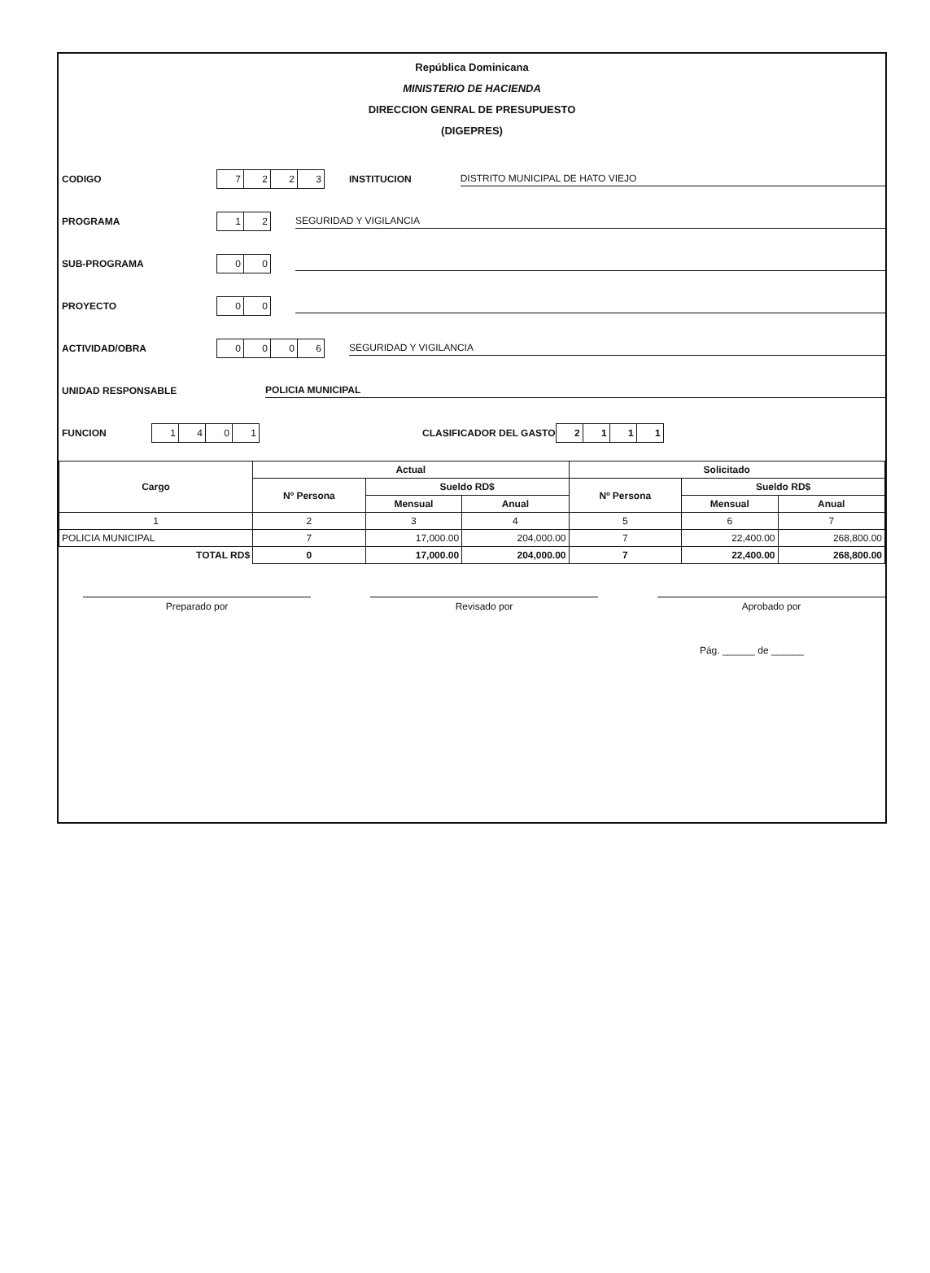República Dominicana
MINISTERIO DE HACIENDA
DIRECCION GENRAL DE PRESUPUESTO
(DIGEPRES)
CODIGO 7223 INSTITUCION DISTRITO MUNICIPAL DE HATO VIEJO
PROGRAMA 12 SEGURIDAD Y VIGILANCIA
SUB-PROGRAMA 00
PROYECTO 00
ACTIVIDAD/OBRA 0006 SEGURIDAD Y VIGILANCIA
UNIDAD RESPONSABLE POLICIA MUNICIPAL
FUNCION 1401 CLASIFICADOR DEL GASTO 2111
| Cargo | Actual | | | Solicitado | | |
| --- | --- | --- | --- | --- | --- | --- |
| | Nº Persona | Sueldo RD$ | | Nº Persona | Sueldo RD$ | |
| | | Mensual | Anual | | Mensual | Anual |
| 1 | 2 | 3 | 4 | 5 | 6 | 7 |
| POLICIA MUNICIPAL | 7 | 17,000.00 | 204,000.00 | 7 | 22,400.00 | 268,800.00 |
| TOTAL RD$ | 0 | 17,000.00 | 204,000.00 | 7 | 22,400.00 | 268,800.00 |
Preparado por Revisado por Aprobado por
Pág. ______ de ______